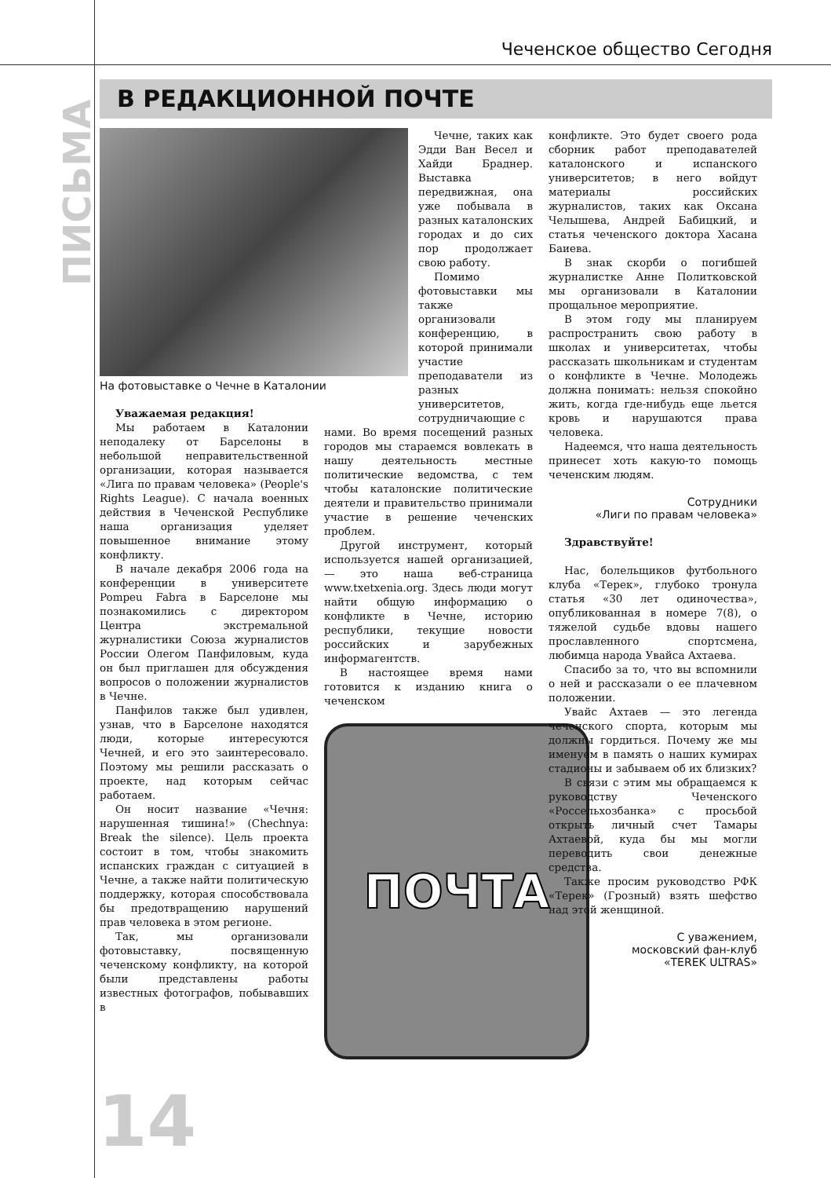Чеченское общество Сегодня
ПИСЬМА
В РЕДАКЦИОННОЙ ПОЧТЕ
На фотовыставке о Чечне в Каталонии
Уважаемая редакция!
Мы работаем в Каталонии неподалеку от Барселоны в небольшой неправительственной организации, которая называется «Лига по правам человека» (People's Rights League). С начала военных действия в Чеченской Республике наша организация уделяет повышенное внимание этому конфликту.
В начале декабря 2006 года на конференции в университете Pompeu Fabra в Барселоне мы познакомились с директором Центра экстремальной журналистики Союза журналистов России Олегом Панфиловым, куда он был приглашен для обсуждения вопросов о положении журналистов в Чечне.
Панфилов также был удивлен, узнав, что в Барселоне находятся люди, которые интересуются Чечней, и его это заинтересовало. Поэтому мы решили рассказать о проекте, над которым сейчас работаем.
Он носит название «Чечня: нарушенная тишина!» (Chechnya: Break the silence). Цель проекта состоит в том, чтобы знакомить испанских граждан с ситуацией в Чечне, а также найти политическую поддержку, которая способствовала бы предотвращению нарушений прав человека в этом регионе.
Так, мы организовали фотовыставку, посвященную чеченскому конфликту, на которой были представлены работы известных фотографов, побывавших в
Чечне, таких как Эдди Ван Весел и Хайди Браднер. Выставка передвижная, она уже побывала в разных каталонских городах и до сих пор продолжает свою работу.
Помимо фотовыставки мы также организовали конференцию, в которой принимали участие преподаватели из разных университетов, сотрудничающие с
нами. Во время посещений разных городов мы стараемся вовлекать в нашу деятельность местные политические ведомства, с тем чтобы каталонские политические деятели и правительство принимали участие в решение чеченских проблем.
Другой инструмент, который используется нашей организацией, — это наша веб-страница www.txetxenia.org. Здесь люди могут найти общую информацию о конфликте в Чечне, историю республики, текущие новости российских и зарубежных информагентств.
В настоящее время нами готовится к изданию книга о чеченском
ПОЧТА
конфликте. Это будет своего рода сборник работ преподавателей каталонского и испанского университетов; в него войдут материалы российских журналистов, таких как Оксана Челышева, Андрей Бабицкий, и статья чеченского доктора Хасана Баиева.
В знак скорби о погибшей журналистке Анне Политковской мы организовали в Каталонии прощальное мероприятие.
В этом году мы планируем распространить свою работу в школах и университетах, чтобы рассказать школьникам и студентам о конфликте в Чечне. Молодежь должна понимать: нельзя спокойно жить, когда где-нибудь еще льется кровь и нарушаются права человека.
Надеемся, что наша деятельность принесет хоть какую-то помощь чеченским людям.
Сотрудники
«Лиги по правам человека»
Здравствуйте!
Нас, болельщиков футбольного клуба «Терек», глубоко тронула статья «30 лет одиночества», опубликованная в номере 7(8), о тяжелой судьбе вдовы нашего прославленного спортсмена, любимца народа Увайса Ахтаева.
Спасибо за то, что вы вспомнили о ней и рассказали о ее плачевном положении.
Увайс Ахтаев — это легенда чеченского спорта, которым мы должны гордиться. Почему же мы именуем в память о наших кумирах стадионы и забываем об их близких?
В связи с этим мы обращаемся к руководству Чеченского «Россельхозбанка» с просьбой открыть личный счет Тамары Ахтаевой, куда бы мы могли переводить свои денежные средства.
Также просим руководство РФК «Терек» (Грозный) взять шефство над этой женщиной.
С уважением,
московский фан-клуб
«TEREK ULTRAS»
14